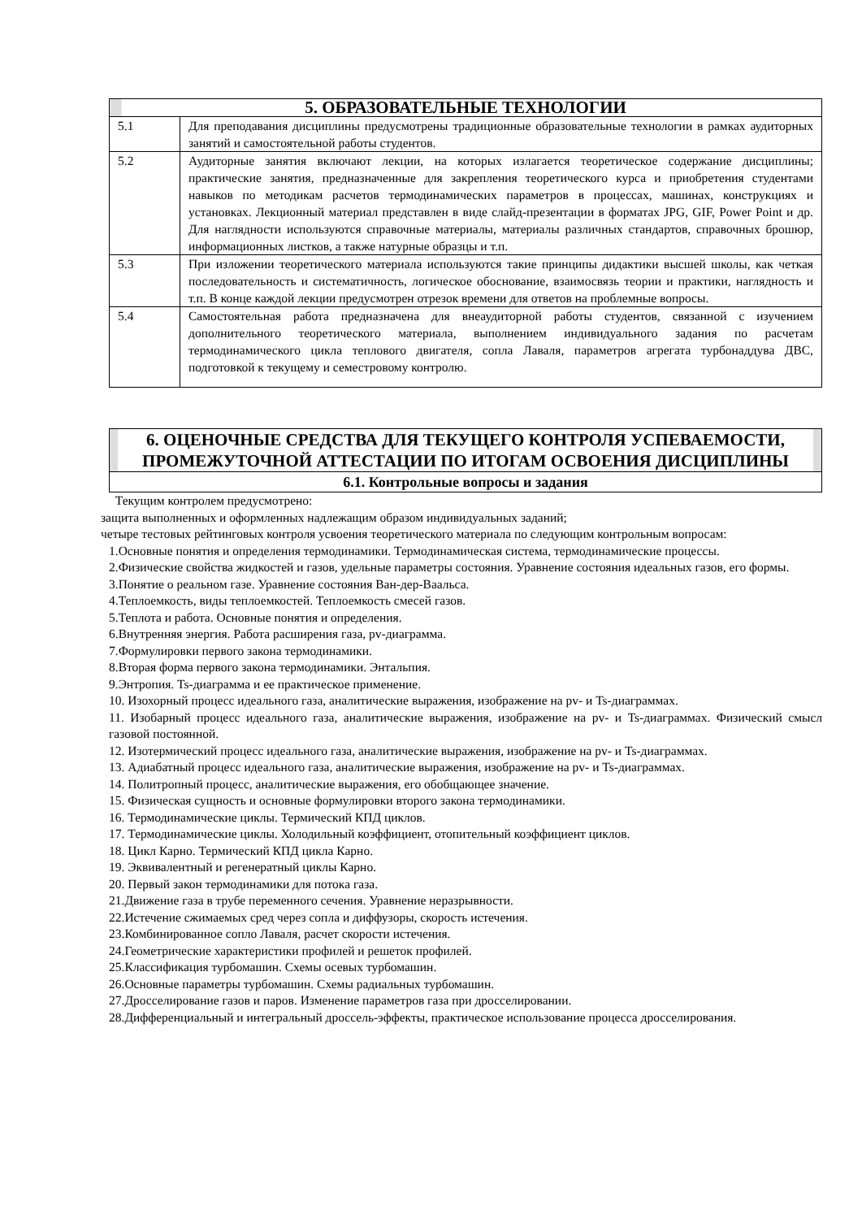| 5. ОБРАЗОВАТЕЛЬНЫЕ ТЕХНОЛОГИИ | |
| --- | --- |
| 5.1 | Для преподавания дисциплины предусмотрены традиционные образовательные технологии в рамках аудиторных занятий и самостоятельной работы студентов. |
| 5.2 | Аудиторные занятия включают лекции, на которых излагается теоретическое содержание дисциплины; практические занятия, предназначенные для закрепления теоретического курса и приобретения студентами навыков по методикам расчетов термодинамических параметров в процессах, машинах, конструкциях и установках. Лекционный материал представлен в виде слайд-презентации в форматах JPG, GIF, Power Point и др. Для наглядности используются справочные материалы, материалы различных стандартов, справочных брошюр, информационных листков, а также натурные образцы и т.п. |
| 5.3 | При изложении теоретического материала используются такие принципы дидактики высшей школы, как четкая последовательность и систематичность, логическое обоснование, взаимосвязь теории и практики, наглядность и т.п. В конце каждой лекции предусмотрен отрезок времени для ответов на проблемные вопросы. |
| 5.4 | Самостоятельная работа предназначена для внеаудиторной работы студентов, связанной с изучением дополнительного теоретического материала, выполнением индивидуального задания по расчетам термодинамического цикла теплового двигателя, сопла Лаваля, параметров агрегата турбонаддува ДВС, подготовкой к текущему и семестровому контролю. |
6. ОЦЕНОЧНЫЕ СРЕДСТВА ДЛЯ ТЕКУЩЕГО КОНТРОЛЯ УСПЕВАЕМОСТИ,
ПРОМЕЖУТОЧНОЙ АТТЕСТАЦИИ ПО ИТОГАМ ОСВОЕНИЯ ДИСЦИПЛИНЫ
6.1. Контрольные вопросы и задания
Текущим контролем предусмотрено:
защита выполненных и оформленных надлежащим образом индивидуальных заданий;
четыре тестовых рейтинговых контроля усвоения теоретического материала по следующим контрольным вопросам:
1.Основные понятия и определения термодинамики. Термодинамическая система, термодинамические процессы.
2.Физические свойства жидкостей и газов, удельные параметры состояния. Уравнение состояния идеальных газов, его формы.
3.Понятие о реальном газе. Уравнение состояния Ван-дер-Ваальса.
4.Теплоемкость, виды теплоемкостей. Теплоемкость смесей газов.
5.Теплота и работа. Основные понятия и определения.
6.Внутренняя энергия. Работа расширения газа, pv-диаграмма.
7.Формулировки первого закона термодинамики.
8.Вторая форма первого закона термодинамики. Энтальпия.
9.Энтропия. Ts-диаграмма и ее практическое применение.
10. Изохорный процесс идеального газа, аналитические выражения, изображение на pv- и Ts-диаграммах.
11. Изобарный процесс идеального газа, аналитические выражения, изображение на pv- и Ts-диаграммах. Физический смысл газовой постоянной.
12. Изотермический процесс идеального газа, аналитические выражения, изображение на pv- и Ts-диаграммах.
13. Адиабатный процесс идеального газа, аналитические выражения, изображение на pv- и Ts-диаграммах.
14. Политропный процесс, аналитические выражения, его обобщающее значение.
15. Физическая сущность и основные формулировки второго закона термодинамики.
16. Термодинамические циклы. Термический КПД циклов.
17. Термодинамические циклы. Холодильный коэффициент, отопительный коэффициент циклов.
18. Цикл Карно. Термический КПД цикла Карно.
19. Эквивалентный и регенератный циклы Карно.
20. Первый закон термодинамики для потока газа.
21.Движение газа в трубе переменного сечения. Уравнение неразрывности.
22.Истечение сжимаемых сред через сопла и диффузоры, скорость истечения.
23.Комбинированное сопло Лаваля, расчет скорости истечения.
24.Геометрические характеристики профилей и решеток профилей.
25.Классификация турбомашин. Схемы осевых турбомашин.
26.Основные параметры турбомашин. Схемы радиальных турбомашин.
27.Дросселирование газов и паров. Изменение параметров газа при дросселировании.
28.Дифференциальный и интегральный дроссель-эффекты, практическое использование процесса дросселирования.